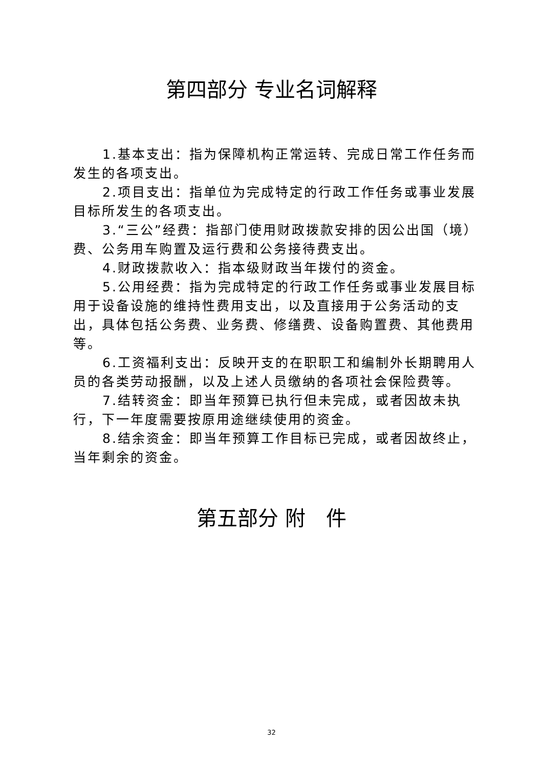第四部分 专业名词解释
1.基本支出：指为保障机构正常运转、完成日常工作任务而发生的各项支出。
2.项目支出：指单位为完成特定的行政工作任务或事业发展目标所发生的各项支出。
3.“三公”经费：指部门使用财政拨款安排的因公出国（境）费、公务用车购置及运行费和公务接待费支出。
4.财政拨款收入：指本级财政当年拨付的资金。
5.公用经费：指为完成特定的行政工作任务或事业发展目标用于设备设施的维持性费用支出，以及直接用于公务活动的支出，具体包括公务费、业务费、修缮费、设备购置费、其他费用等。
6.工资福利支出：反映开支的在职职工和编制外长期聘用人员的各类劳动报酬，以及上述人员缴纳的各项社会保险费等。
7.结转资金：即当年预算已执行但未完成，或者因故未执行，下一年度需要按原用途继续使用的资金。
8.结余资金：即当年预算工作目标已完成，或者因故终止，当年剩余的资金。
第五部分 附　件
32